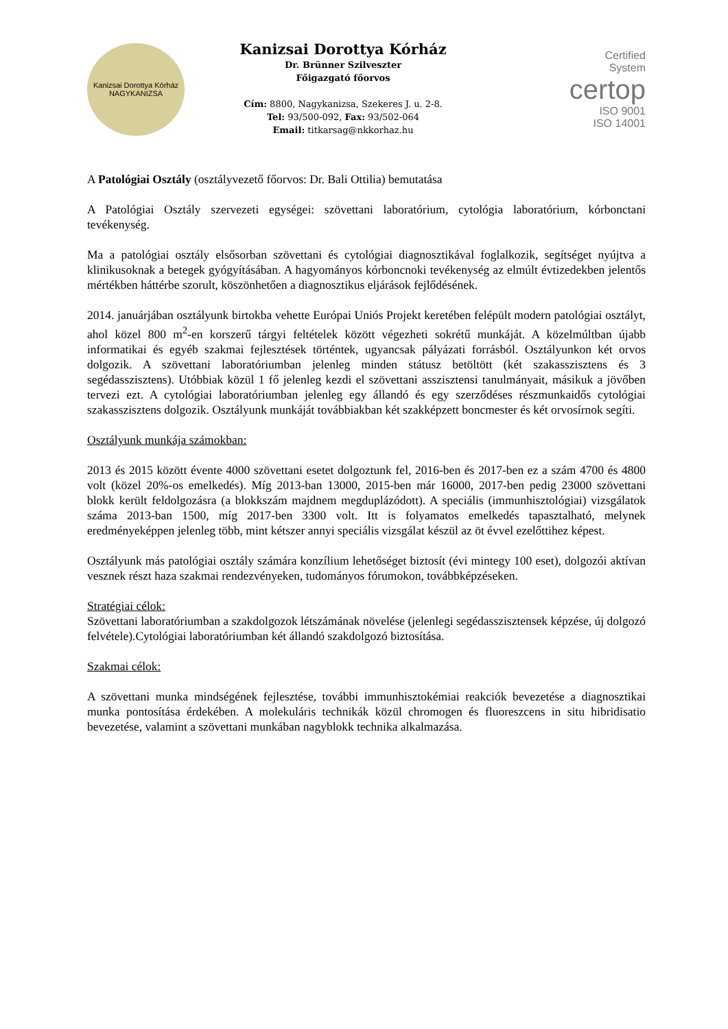Kanizsai Dorottya Kórház
NAGYKANIZSA
Kanizsai Dorottya Kórház
Dr. Brünner Szilveszter
Főigazgató főorvos
Cím: 8800, Nagykanizsa, Szekeres J. u. 2-8.
Tel: 93/500-092, Fax: 93/502-064
Email: titkarsag@nkkorhaz.hu
Certified
System
certop
ISO 9001
ISO 14001
A Patológiai Osztály (osztályvezető főorvos: Dr. Bali Ottilia) bemutatása
A Patológiai Osztály szervezeti egységei: szövettani laboratórium, cytológia laboratórium, kórbonctani tevékenység.
Ma a patológiai osztály elsősorban szövettani és cytológiai diagnosztikával foglalkozik, segítséget nyújtva a klinikusoknak a betegek gyógyításában. A hagyományos kórboncnoki tevékenység az elmúlt évtizedekben jelentős mértékben háttérbe szorult, köszönhetően a diagnosztikus eljárások fejlődésének.
2014. januárjában osztályunk birtokba vehette Európai Uniós Projekt keretében felépült modern patológiai osztályt, ahol közel 800 m<sup>2</sup>-en korszerű tárgyi feltételek között végezheti sokrétű munkáját. A közelmúltban újabb informatikai és egyéb szakmai fejlesztések történtek, ugyancsak pályázati forrásból. Osztályunkon két orvos dolgozik. A szövettani laboratóriumban jelenleg minden státusz betöltött (két szakasszisztens és 3 segédasszisztens). Utóbbiak közül 1 fő jelenleg kezdi el szövettani asszisztensi tanulmányait, másikuk a jövőben tervezi ezt. A cytológiai laboratóriumban jelenleg egy állandó és egy szerződéses részmunkaidős cytológiai szakasszisztens dolgozik. Osztályunk munkáját továbbiakban két szakképzett boncmester és két orvosírnok segíti.
Osztályunk munkája számokban:
2013 és 2015 között évente 4000 szövettani esetet dolgoztunk fel, 2016-ben és 2017-ben ez a szám 4700 és 4800 volt (közel 20%-os emelkedés). Míg 2013-ban 13000, 2015-ben már 16000, 2017-ben pedig 23000 szövettani blokk került feldolgozásra (a blokkszám majdnem megduplázódott). A speciális (immunhisztológiai) vizsgálatok száma 2013-ban 1500, míg 2017-ben 3300 volt. Itt is folyamatos emelkedés tapasztalható, melynek eredményeképpen jelenleg több, mint kétszer annyi speciális vizsgálat készül az öt évvel ezelőttihez képest.
Osztályunk más patológiai osztály számára konzílium lehetőséget biztosít (évi mintegy 100 eset), dolgozói aktívan vesznek részt haza szakmai rendezvényeken, tudományos fórumokon, továbbképzéseken.
Stratégiai célok:
Szövettani laboratóriumban a szakdolgozok létszámának növelése (jelenlegi segédasszisztensek képzése, új dolgozó felvétele).Cytológiai laboratóriumban két állandó szakdolgozó biztosítása.
Szakmai célok:
A szövettani munka mindségének fejlesztése, további immunhisztokémiai reakciók bevezetése a diagnosztikai munka pontosítása érdekében. A molekuláris technikák közül chromogen és fluoreszcens in situ hibridisatio bevezetése, valamint a szövettani munkában nagyblokk technika alkalmazása.